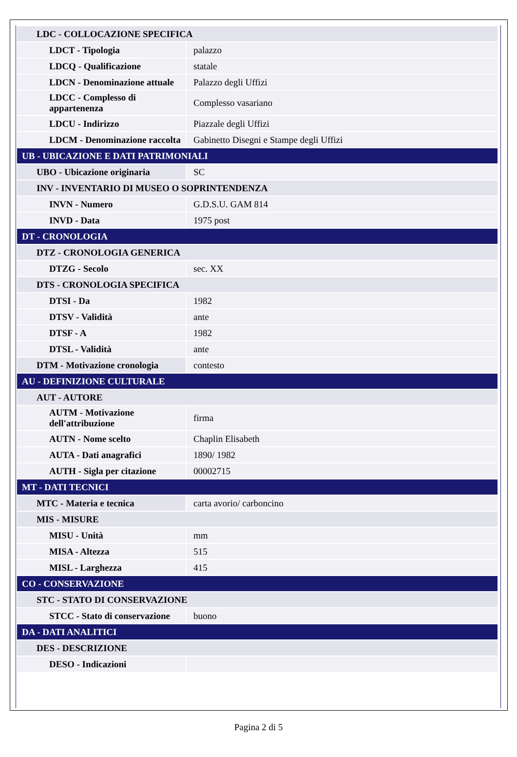| LDC - COLLOCAZIONE SPECIFICA | |
| LDCT - Tipologia | palazzo |
| LDCQ - Qualificazione | statale |
| LDCN - Denominazione attuale | Palazzo degli Uffizi |
| LDCC - Complesso di appartenenza | Complesso vasariano |
| LDCU - Indirizzo | Piazzale degli Uffizi |
| LDCM - Denominazione raccolta | Gabinetto Disegni e Stampe degli Uffizi |
| UB - UBICAZIONE E DATI PATRIMONIALI | |
| UBO - Ubicazione originaria | SC |
| INV - INVENTARIO DI MUSEO O SOPRINTENDENZA | |
| INVN - Numero | G.D.S.U. GAM 814 |
| INVD - Data | 1975 post |
| DT - CRONOLOGIA | |
| DTZ - CRONOLOGIA GENERICA | |
| DTZG - Secolo | sec. XX |
| DTS - CRONOLOGIA SPECIFICA | |
| DTSI - Da | 1982 |
| DTSV - Validità | ante |
| DTSF - A | 1982 |
| DTSL - Validità | ante |
| DTM - Motivazione cronologia | contesto |
| AU - DEFINIZIONE CULTURALE | |
| AUT - AUTORE | |
| AUTM - Motivazione dell'attribuzione | firma |
| AUTN - Nome scelto | Chaplin Elisabeth |
| AUTA - Dati anagrafici | 1890/ 1982 |
| AUTH - Sigla per citazione | 00002715 |
| MT - DATI TECNICI | |
| MTC - Materia e tecnica | carta avorio/ carboncino |
| MIS - MISURE | |
| MISU - Unità | mm |
| MISA - Altezza | 515 |
| MISL - Larghezza | 415 |
| CO - CONSERVAZIONE | |
| STC - STATO DI CONSERVAZIONE | |
| STCC - Stato di conservazione | buono |
| DA - DATI ANALITICI | |
| DES - DESCRIZIONE | |
| DESO - Indicazioni | |
Pagina 2 di 5